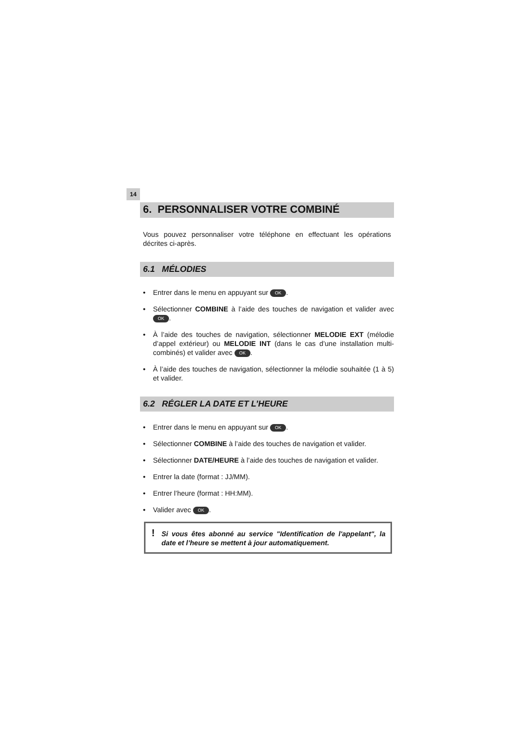14
6. PERSONNALISER VOTRE COMBINÉ
Vous pouvez personnaliser votre téléphone en effectuant les opérations décrites ci-après.
6.1 MÉLODIES
• Entrer dans le menu en appuyant sur OK.
• Sélectionner COMBINE à l’aide des touches de navigation et valider avec OK.
• À l’aide des touches de navigation, sélectionner MELODIE EXT (mélodie d’appel extérieur) ou MELODIE INT (dans le cas d’une installation multi-combinés) et valider avec OK.
• À l’aide des touches de navigation, sélectionner la mélodie souhaitée (1 à 5) et valider.
6.2 RÉGLER LA DATE ET L’HEURE
• Entrer dans le menu en appuyant sur OK.
• Sélectionner COMBINE à l’aide des touches de navigation et valider.
• Sélectionner DATE/HEURE à l’aide des touches de navigation et valider.
• Entrer la date (format : JJ/MM).
• Entrer l’heure (format : HH:MM).
• Valider avec OK.
! Si vous êtes abonné au service "Identification de l'appelant", la date et l’heure se mettent à jour automatiquement.